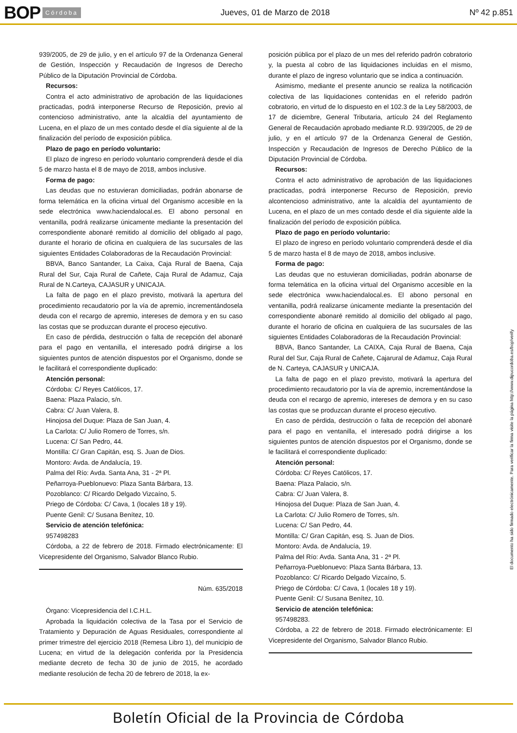BOP Córdoba Jueves, 01 de Marzo de 2018 Nº 42 p.851
939/2005, de 29 de julio, y en el artículo 97 de la Ordenanza General de Gestión, Inspección y Recaudación de Ingresos de Derecho Público de la Diputación Provincial de Córdoba.
Recursos:
Contra el acto administrativo de aprobación de las liquidaciones practicadas, podrá interponerse Recurso de Reposición, previo al contencioso administrativo, ante la alcaldía del ayuntamiento de Lucena, en el plazo de un mes contado desde el día siguiente al de la finalización del período de exposición pública.
Plazo de pago en período voluntario:
El plazo de ingreso en período voluntario comprenderá desde el día 5 de marzo hasta el 8 de mayo de 2018, ambos inclusive.
Forma de pago:
Las deudas que no estuvieran domiciliadas, podrán abonarse de forma telemática en la oficina virtual del Organismo accesible en la sede electrónica www.haciendalocal.es. El abono personal en ventanilla, podrá realizarse únicamente mediante la presentación del correspondiente abonaré remitido al domicilio del obligado al pago, durante el horario de oficina en cualquiera de las sucursales de las siguientes Entidades Colaboradoras de la Recaudación Provincial:
BBVA, Banco Santander, La Caixa, Caja Rural de Baena, Caja Rural del Sur, Caja Rural de Cañete, Caja Rural de Adamuz, Caja Rural de N.Carteya, CAJASUR y UNICAJA.
La falta de pago en el plazo previsto, motivará la apertura del procedimiento recaudatorio por la vía de apremio, incrementándosela deuda con el recargo de apremio, intereses de demora y en su caso las costas que se produzcan durante el proceso ejecutivo.
En caso de pérdida, destrucción o falta de recepción del abonaré para el pago en ventanilla, el interesado podrá dirigirse a los siguientes puntos de atención dispuestos por el Organismo, donde se le facilitará el correspondiente duplicado:
Atención personal:
Córdoba: C/ Reyes Católicos, 17.
Baena: Plaza Palacio, s/n.
Cabra: C/ Juan Valera, 8.
Hinojosa del Duque: Plaza de San Juan, 4.
La Carlota: C/ Julio Romero de Torres, s/n.
Lucena: C/ San Pedro, 44.
Montilla: C/ Gran Capitán, esq. S. Juan de Dios.
Montoro: Avda. de Andalucía, 19.
Palma del Río: Avda. Santa Ana, 31 - 2ª Pl.
Peñarroya-Pueblonuevo: Plaza Santa Bárbara, 13.
Pozoblanco: C/ Ricardo Delgado Vizcaíno, 5.
Priego de Córdoba: C/ Cava, 1 (locales 18 y 19).
Puente Genil: C/ Susana Benítez, 10.
Servicio de atención telefónica:
957498283
Córdoba, a 22 de febrero de 2018. Firmado electrónicamente: El Vicepresidente del Organismo, Salvador Blanco Rubio.
Núm. 635/2018
Órgano: Vicepresidencia del I.C.H.L.
Aprobada la liquidación colectiva de la Tasa por el Servicio de Tratamiento y Depuración de Aguas Residuales, correspondiente al primer trimestre del ejercicio 2018 (Remesa Libro 1), del municipio de Lucena; en virtud de la delegación conferida por la Presidencia mediante decreto de fecha 30 de junio de 2015, he acordado mediante resolución de fecha 20 de febrero de 2018, la ex-
posición pública por el plazo de un mes del referido padrón cobratorio y, la puesta al cobro de las liquidaciones incluidas en el mismo, durante el plazo de ingreso voluntario que se indica a continuación.
Asimismo, mediante el presente anuncio se realiza la notificación colectiva de las liquidaciones contenidas en el referido padrón cobratorio, en virtud de lo dispuesto en el 102.3 de la Ley 58/2003, de 17 de diciembre, General Tributaria, artículo 24 del Reglamento General de Recaudación aprobado mediante R.D. 939/2005, de 29 de julio, y en el artículo 97 de la Ordenanza General de Gestión, Inspección y Recaudación de Ingresos de Derecho Público de la Diputación Provincial de Córdoba.
Recursos:
Contra el acto administrativo de aprobación de las liquidaciones practicadas, podrá interponerse Recurso de Reposición, previo alcontencioso administrativo, ante la alcaldía del ayuntamiento de Lucena, en el plazo de un mes contado desde el día siguiente alde la finalización del período de exposición pública.
Plazo de pago en período voluntario:
El plazo de ingreso en período voluntario comprenderá desde el día 5 de marzo hasta el 8 de mayo de 2018, ambos inclusive.
Forma de pago:
Las deudas que no estuvieran domiciliadas, podrán abonarse de forma telemática en la oficina virtual del Organismo accesible en la sede electrónica www.haciendalocal.es. El abono personal en ventanilla, podrá realizarse únicamente mediante la presentación del correspondiente abonaré remitido al domicilio del obligado al pago, durante el horario de oficina en cualquiera de las sucursales de las siguientes Entidades Colaboradoras de la Recaudación Provincial:
BBVA, Banco Santander, La CAIXA, Caja Rural de Baena, Caja Rural del Sur, Caja Rural de Cañete, Cajarural de Adamuz, Caja Rural de N. Carteya, CAJASUR y UNICAJA.
La falta de pago en el plazo previsto, motivará la apertura del procedimiento recaudatorio por la vía de apremio, incrementándose la deuda con el recargo de apremio, intereses de demora y en su caso las costas que se produzcan durante el proceso ejecutivo.
En caso de pérdida, destrucción o falta de recepción del abonaré para el pago en ventanilla, el interesado podrá dirigirse a los siguientes puntos de atención dispuestos por el Organismo, donde se le facilitará el correspondiente duplicado:
Atención personal:
Córdoba: C/ Reyes Católicos, 17.
Baena: Plaza Palacio, s/n.
Cabra: C/ Juan Valera, 8.
Hinojosa del Duque: Plaza de San Juan, 4.
La Carlota: C/ Julio Romero de Torres, s/n.
Lucena: C/ San Pedro, 44.
Montilla: C/ Gran Capitán, esq. S. Juan de Dios.
Montoro: Avda. de Andalucía, 19.
Palma del Río: Avda. Santa Ana, 31 - 2ª Pl.
Peñarroya-Pueblonuevo: Plaza Santa Bárbara, 13.
Pozoblanco: C/ Ricardo Delgado Vizcaíno, 5.
Priego de Córdoba: C/ Cava, 1 (locales 18 y 19).
Puente Genil: C/ Susana Benítez, 10.
Servicio de atención telefónica:
957498283.
Córdoba, a 22 de febrero de 2018. Firmado electrónicamente: El Vicepresidente del Organismo, Salvador Blanco Rubio.
El documento ha sido firmado electrónicamente. Para verificar la firma visite la página http://www.dipucordoba.es/bop/verify
Boletín Oficial de la Provincia de Córdoba